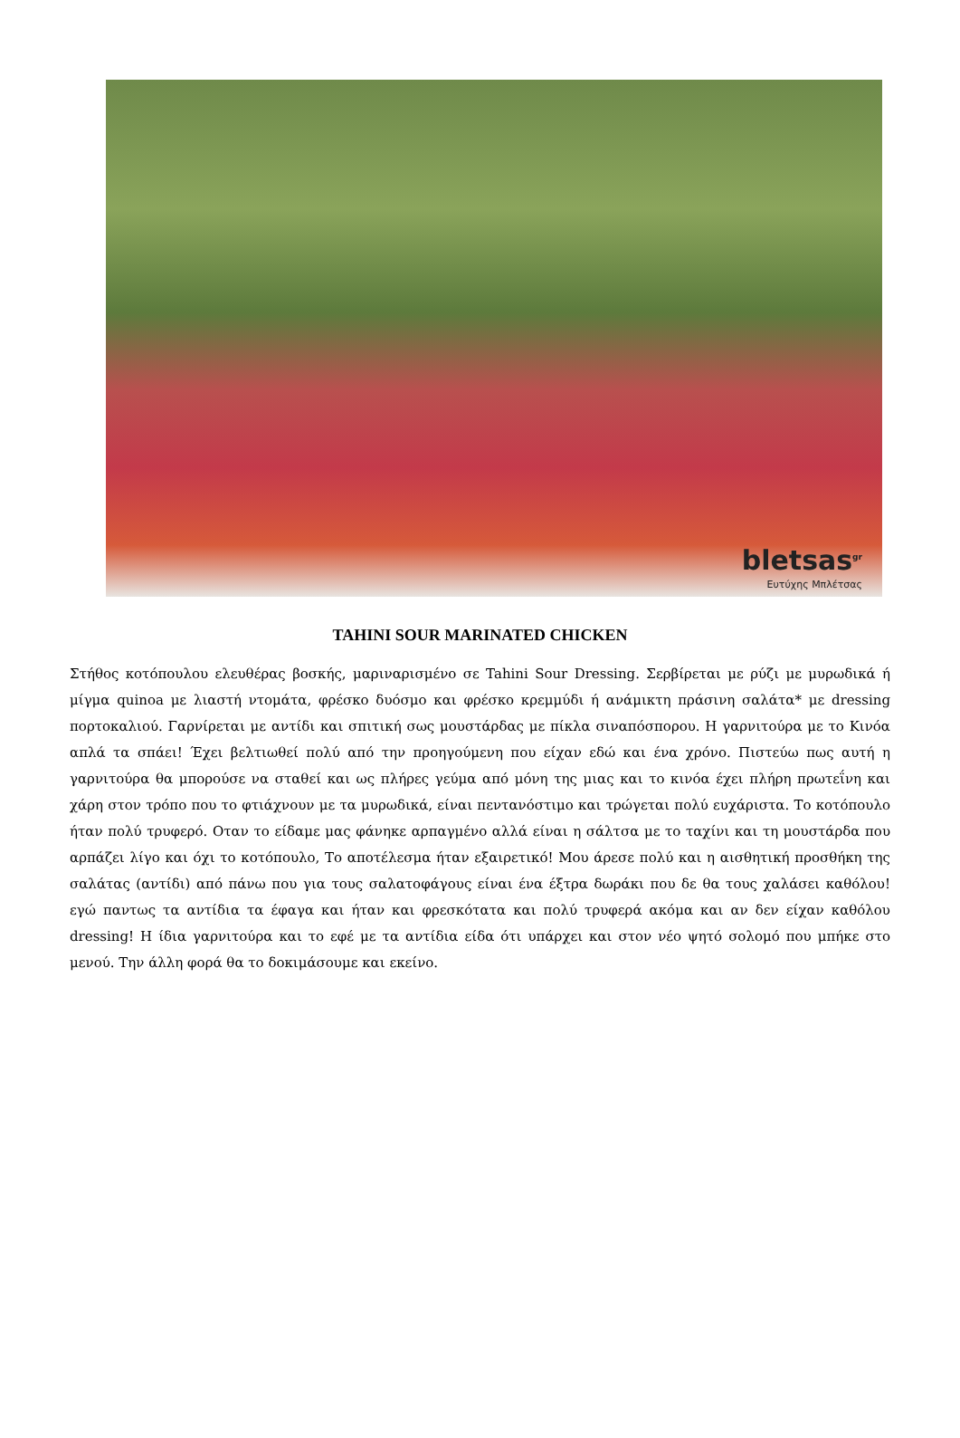bletsas<sup>gr</sup>
Ευτύχης Μπλέτσας
TAHINI SOUR MARINATED CHICKEN
Στήθος κοτόπουλου ελευθέρας βοσκής, μαριναρισμένο σε Tahini Sour Dressing. Σερβίρεται με ρύζι με μυρωδικά ή μίγμα quinoa με λιαστή ντομάτα, φρέσκο δυόσμο και φρέσκο κρεμμύδι ή ανάμικτη πράσινη σαλάτα* με dressing πορτοκαλιού. Γαρνίρεται με αντίδι και σπιτική σως μουστάρδας με πίκλα σιναπόσπορου. Η γαρνιτούρα με το Κινόα απλά τα σπάει! Έχει βελτιωθεί πολύ από την προηγούμενη που είχαν εδώ και ένα χρόνο. Πιστεύω πως αυτή η γαρνιτούρα θα μπορούσε να σταθεί και ως πλήρες γεύμα από μόνη της μιας και το κινόα έχει πλήρη πρωτεΐνη και χάρη στον τρόπο που το φτιάχνουν με τα μυρωδικά, είναι πεντανόστιμο και τρώγεται πολύ ευχάριστα. Το κοτόπουλο ήταν πολύ τρυφερό. Οταν το είδαμε μας φάνηκε αρπαγμένο αλλά είναι η σάλτσα με το ταχίνι και τη μουστάρδα που αρπάζει λίγο και όχι το κοτόπουλο, Το αποτέλεσμα ήταν εξαιρετικό! Μου άρεσε πολύ και η αισθητική προσθήκη της σαλάτας (αντίδι) από πάνω που για τους σαλατοφάγους είναι ένα έξτρα δωράκι που δε θα τους χαλάσει καθόλου! εγώ παντως τα αντίδια τα έφαγα και ήταν και φρεσκότατα και πολύ τρυφερά ακόμα και αν δεν είχαν καθόλου dressing! Η ίδια γαρνιτούρα και το εφέ με τα αντίδια είδα ότι υπάρχει και στον νέο ψητό σολομό που μπήκε στο μενού. Την άλλη φορά θα το δοκιμάσουμε και εκείνο.